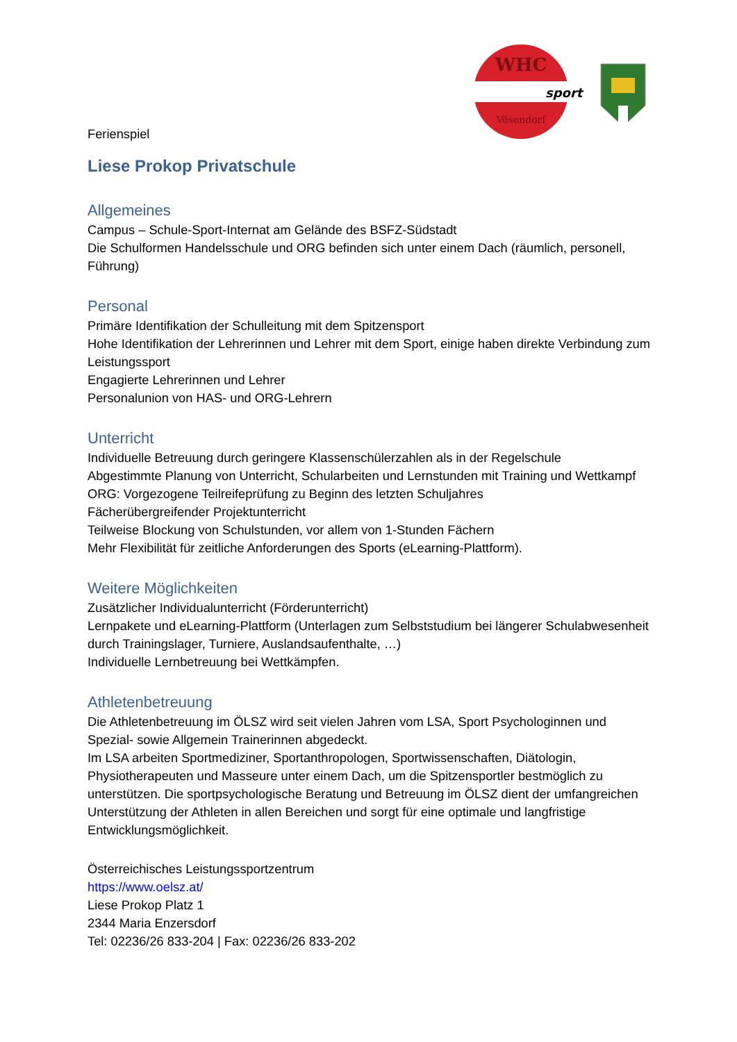WHC
sport
Vösendorf
Ferienspiel
Liese Prokop Privatschule
Allgemeines
Campus – Schule-Sport-Internat am Gelände des BSFZ-Südstadt
Die Schulformen Handelsschule und ORG befinden sich unter einem Dach (räumlich, personell, Führung)
Personal
Primäre Identifikation der Schulleitung mit dem Spitzensport
Hohe Identifikation der Lehrerinnen und Lehrer mit dem Sport, einige haben direkte Verbindung zum Leistungssport
Engagierte Lehrerinnen und Lehrer
Personalunion von HAS- und ORG-Lehrern
Unterricht
Individuelle Betreuung durch geringere Klassenschülerzahlen als in der Regelschule
Abgestimmte Planung von Unterricht, Schularbeiten und Lernstunden mit Training und Wettkampf
ORG: Vorgezogene Teilreifeprüfung zu Beginn des letzten Schuljahres
Fächerübergreifender Projektunterricht
Teilweise Blockung von Schulstunden, vor allem von 1-Stunden Fächern
Mehr Flexibilität für zeitliche Anforderungen des Sports (eLearning-Plattform).
Weitere Möglichkeiten
Zusätzlicher Individualunterricht (Förderunterricht)
Lernpakete und eLearning-Plattform (Unterlagen zum Selbststudium bei längerer Schulabwesenheit durch Trainingslager, Turniere, Auslandsaufenthalte, …)
Individuelle Lernbetreuung bei Wettkämpfen.
Athletenbetreuung
Die Athletenbetreuung im ÖLSZ wird seit vielen Jahren vom LSA, Sport Psychologinnen und Spezial- sowie Allgemein Trainerinnen abgedeckt.
Im LSA arbeiten Sportmediziner, Sportanthropologen, Sportwissenschaften, Diätologin, Physiotherapeuten und Masseure unter einem Dach, um die Spitzensportler bestmöglich zu unterstützen. Die sportpsychologische Beratung und Betreuung im ÖLSZ dient der umfangreichen Unterstützung der Athleten in allen Bereichen und sorgt für eine optimale und langfristige Entwicklungsmöglichkeit.
Österreichisches Leistungssportzentrum
https://www.oelsz.at/
Liese Prokop Platz 1
2344 Maria Enzersdorf
Tel: 02236/26 833-204 | Fax: 02236/26 833-202